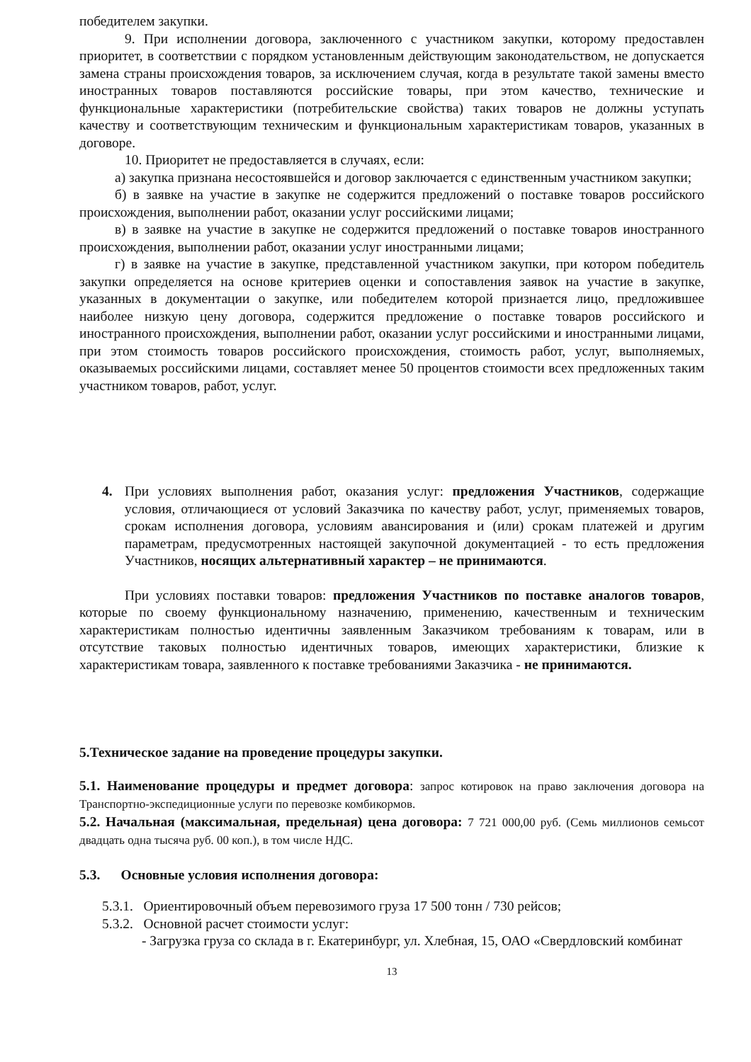победителем закупки.
9. При исполнении договора, заключенного с участником закупки, которому предоставлен приоритет, в соответствии с порядком установленным действующим законодательством, не допускается замена страны происхождения товаров, за исключением случая, когда в результате такой замены вместо иностранных товаров поставляются российские товары, при этом качество, технические и функциональные характеристики (потребительские свойства) таких товаров не должны уступать качеству и соответствующим техническим и функциональным характеристикам товаров, указанных в договоре.
10. Приоритет не предоставляется в случаях, если:
а) закупка признана несостоявшейся и договор заключается с единственным участником закупки;
б) в заявке на участие в закупке не содержится предложений о поставке товаров российского происхождения, выполнении работ, оказании услуг российскими лицами;
в) в заявке на участие в закупке не содержится предложений о поставке товаров иностранного происхождения, выполнении работ, оказании услуг иностранными лицами;
г) в заявке на участие в закупке, представленной участником закупки, при котором победитель закупки определяется на основе критериев оценки и сопоставления заявок на участие в закупке, указанных в документации о закупке, или победителем которой признается лицо, предложившее наиболее низкую цену договора, содержится предложение о поставке товаров российского и иностранного происхождения, выполнении работ, оказании услуг российскими и иностранными лицами, при этом стоимость товаров российского происхождения, стоимость работ, услуг, выполняемых, оказываемых российскими лицами, составляет менее 50 процентов стоимости всех предложенных таким участником товаров, работ, услуг.
4. При условиях выполнения работ, оказания услуг: предложения Участников, содержащие условия, отличающиеся от условий Заказчика по качеству работ, услуг, применяемых товаров, срокам исполнения договора, условиям авансирования и (или) срокам платежей и другим параметрам, предусмотренных настоящей закупочной документацией - то есть предложения Участников, носящих альтернативный характер – не принимаются.
При условиях поставки товаров: предложения Участников по поставке аналогов товаров, которые по своему функциональному назначению, применению, качественным и техническим характеристикам полностью идентичны заявленным Заказчиком требованиям к товарам, или в отсутствие таковых полностью идентичных товаров, имеющих характеристики, близкие к характеристикам товара, заявленного к поставке требованиями Заказчика - не принимаются.
5.Техническое задание на проведение процедуры закупки.
5.1. Наименование процедуры и предмет договора: запрос котировок на право заключения договора на Транспортно-экспедиционные услуги по перевозке комбикормов.
5.2. Начальная (максимальная, предельная) цена договора: 7 721 000,00 руб. (Семь миллионов семьсот двадцать одна тысяча руб. 00 коп.), в том числе НДС.
5.3. Основные условия исполнения договора:
5.3.1. Ориентировочный объем перевозимого груза 17 500 тонн / 730 рейсов;
5.3.2. Основной расчет стоимости услуг:
- Загрузка груза со склада в г. Екатеринбург, ул. Хлебная, 15, ОАО «Свердловский комбинат
13